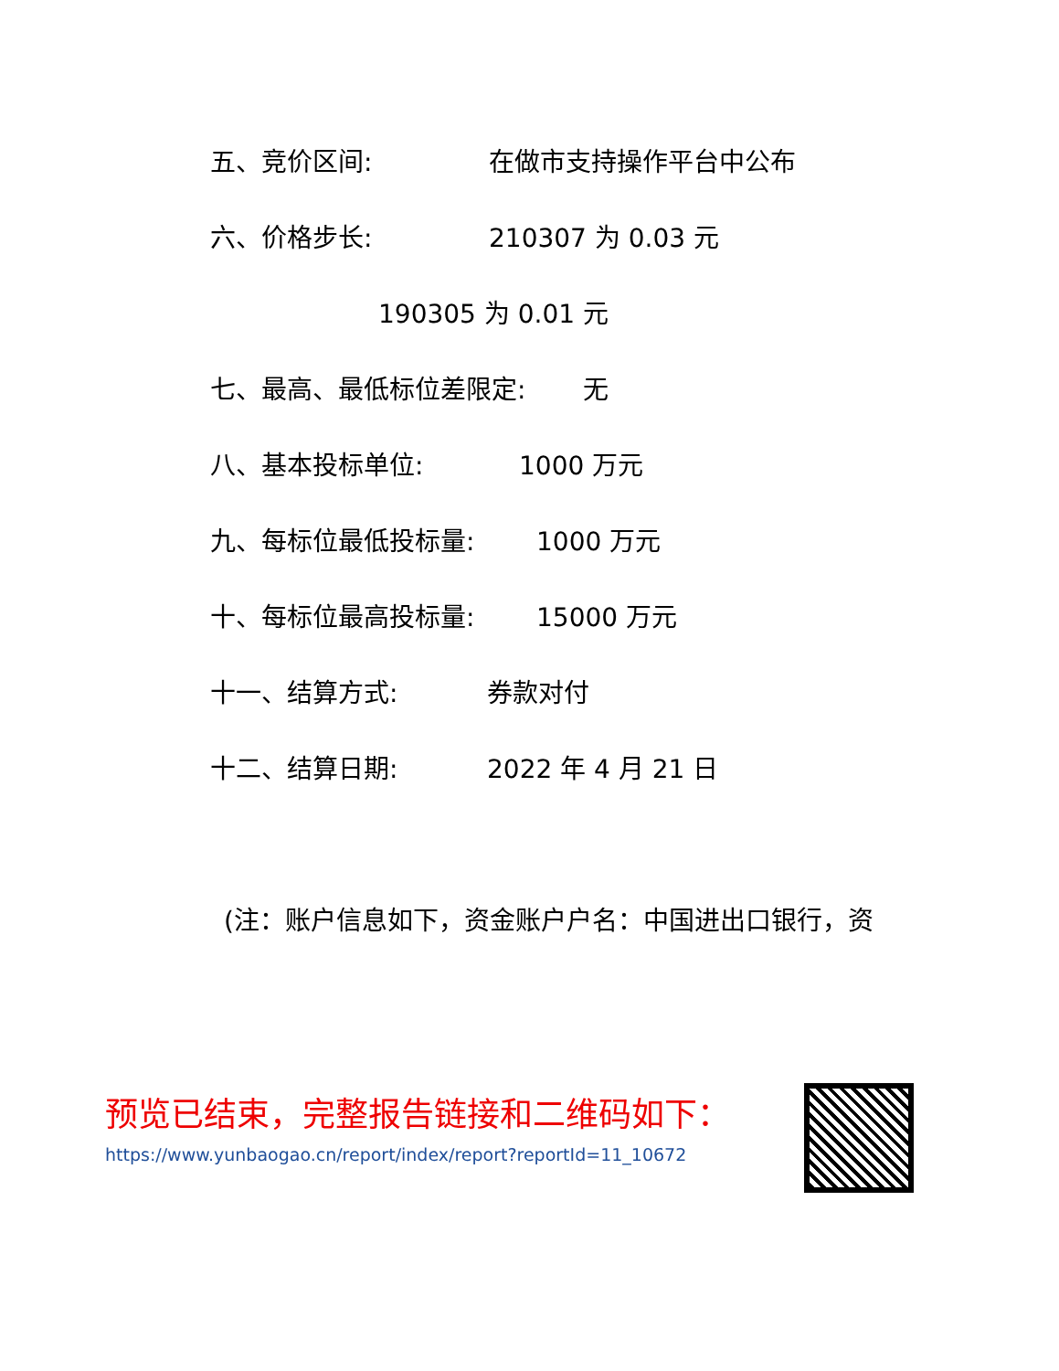五、竞价区间: 在做市支持操作平台中公布
六、价格步长: 210307 为 0.03 元
190305 为 0.01 元
七、最高、最低标位差限定: 无
八、基本投标单位: 1000 万元
九、每标位最低投标量: 1000 万元
十、每标位最高投标量: 15000 万元
十一、结算方式: 券款对付
十二、结算日期: 2022 年 4 月 21 日
(注：账户信息如下，资金账户户名：中国进出口银行，资
预览已结束，完整报告链接和二维码如下：
https://www.yunbaogao.cn/report/index/report?reportId=11_10672